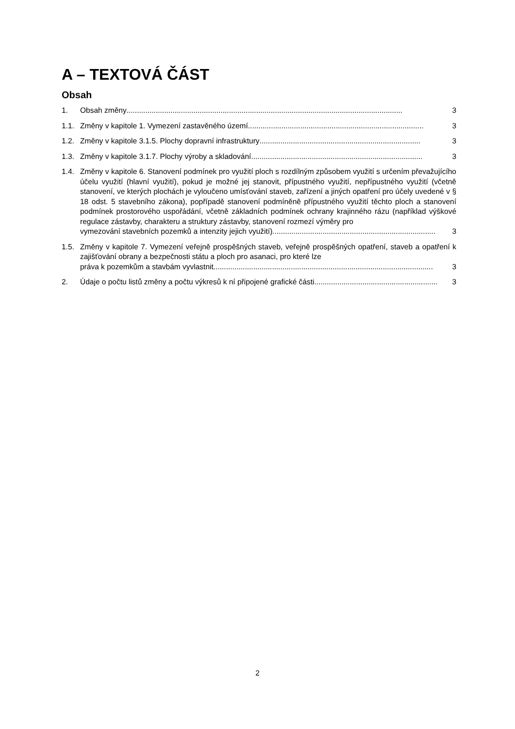A – TEXTOVÁ ČÁST
Obsah
1. Obsah změny.................................................................................................................................... 3
1.1. Změny v kapitole 1. Vymezení zastavěného území .................................................................................... 3
1.2. Změny v kapitole 3.1.5. Plochy dopravní infrastruktury............................................................................. 3
1.3. Změny v kapitole 3.1.7. Plochy výroby a skladování.................................................................................. 3
1.4. Změny v kapitole 6. Stanovení podmínek pro využití ploch s rozdílným způsobem využití s určením převažujícího účelu využití (hlavní využití), pokud je možné jej stanovit, přípustného využití, nepřípustného využití (včetně stanovení, ve kterých plochách je vyloučeno umísťování staveb, zařízení a jiných opatření pro účely uvedené v § 18 odst. 5 stavebního zákona), popřípadě stanovení podmíněně přípustného využití těchto ploch a stanovení podmínek prostorového uspořádání, včetně základních podmínek ochrany krajinného rázu (například výškové regulace zástavby, charakteru a struktury zástavby, stanovení rozmezí výměry pro
vymezování stavebních pozemků a intenzity jejich využití) .............................................................................. 3
1.5. Změny v kapitole 7. Vymezení veřejně prospěšných staveb, veřejně prospěšných opatření, staveb a opatření k zajišťování obrany a bezpečnosti státu a ploch pro asanaci, pro které lze
práva k pozemkům a stavbám vyvlastnit......................................................................................................... 3
2. Údaje o počtu listů změny a počtu výkresů k ní připojené grafické části ........................................................... 3
2